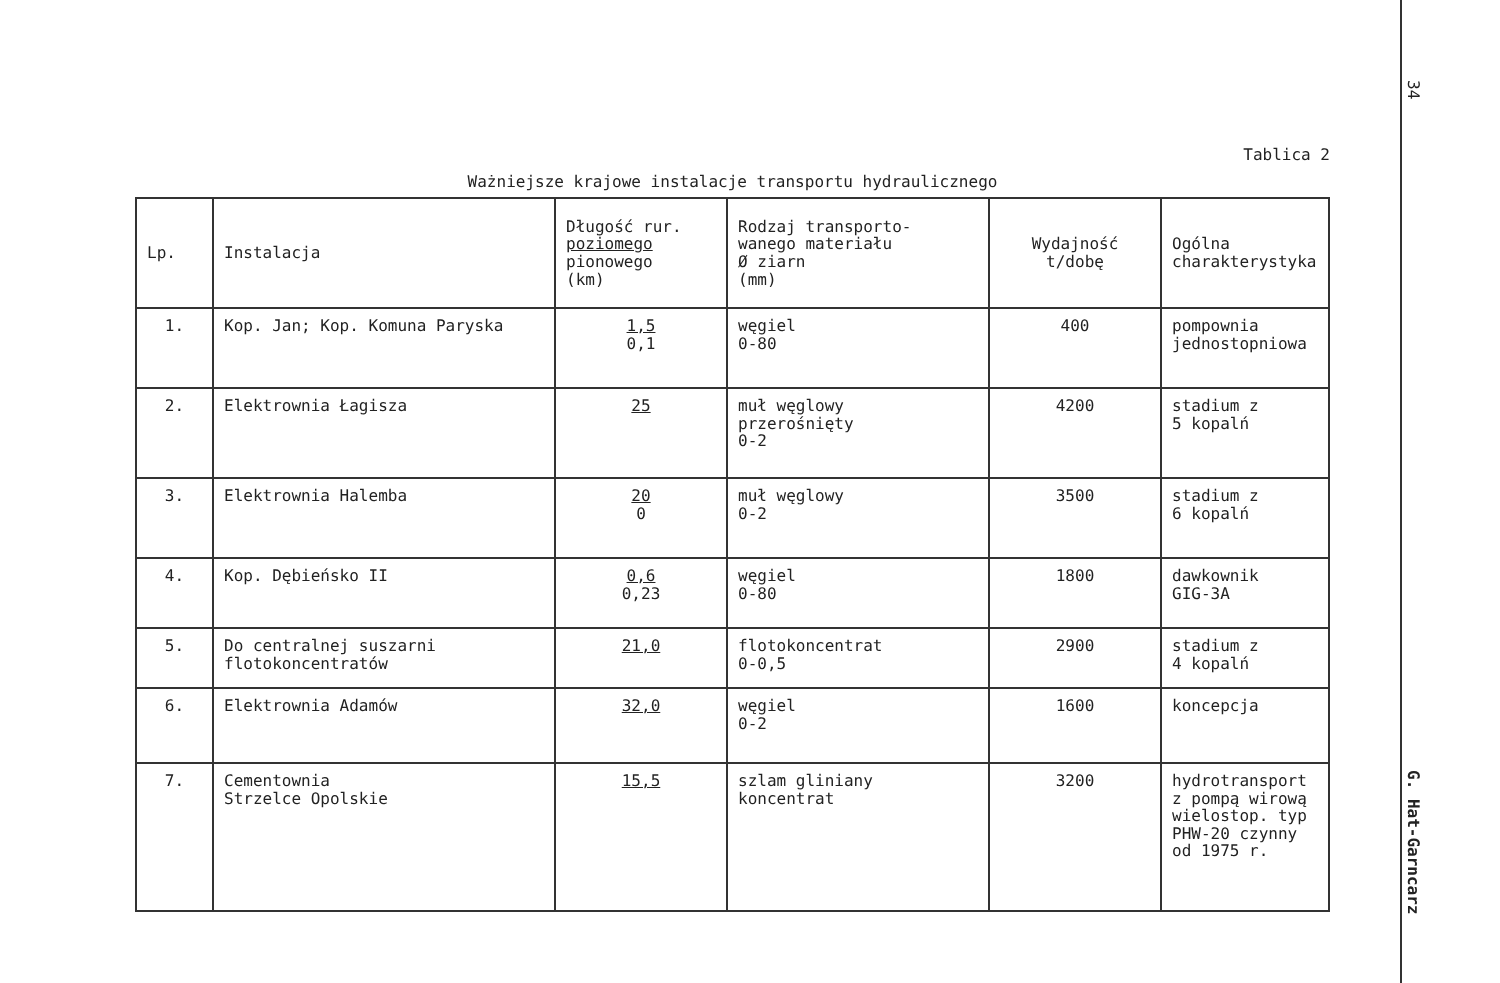Tablica 2
Ważniejsze krajowe instalacje transportu hydraulicznego
| Lp. | Instalacja | Długość rur. poziomego pionowego (km) | Rodzaj transporto- wanego materiału Ø ziarn (mm) | Wydajność t/dobę | Ogólna charakterystyka |
| --- | --- | --- | --- | --- | --- |
| 1. | Kop. Jan; Kop. Komuna Paryska | 1,5 0,1 | węgiel 0-80 | 400 | pompownia jednostopniowa |
| 2. | Elektrownia Łagisza | 25 | muł węglowy przerośnięty 0-2 | 4200 | stadium z 5 kopalń |
| 3. | Elektrownia Halemba | 20 0 | muł węglowy 0-2 | 3500 | stadium z 6 kopalń |
| 4. | Kop. Dębieńsko II | 0,6 0,23 | węgiel 0-80 | 1800 | dawkownik GIG-3A |
| 5. | Do centralnej suszarni flotokoncentratów | 21,0 | flotokoncentrat 0-0,5 | 2900 | stadium z 4 kopalń |
| 6. | Elektrownia Adamów | 32,0 | węgiel 0-2 | 1600 | koncepcja |
| 7. | Cementownia Strzelce Opolskie | 15,5 | szlam gliniany koncentrat | 3200 | hydrotransport z pompą wirową wielostop. typ PHW-20 czynny od 1975 r. |
34
G. Hat-Garncarz